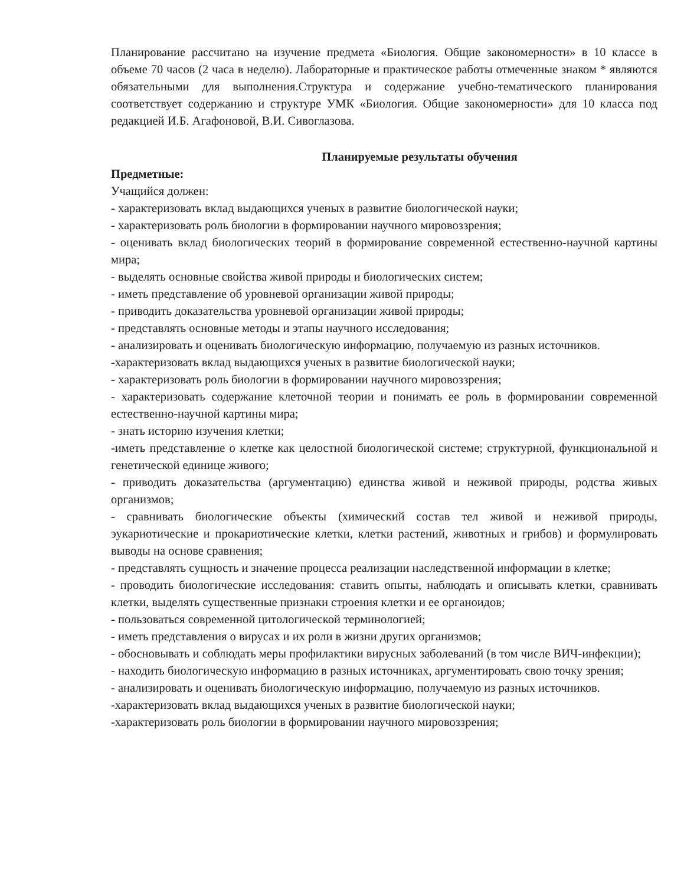Планирование рассчитано на изучение предмета «Биология. Общие закономерности» в 10 классе в объеме 70 часов (2 часа в неделю). Лабораторные и практическое работы отмеченные знаком * являются обязательными для выполнения.Структура и содержание учебно-тематического планирования соответствует содержанию и структуре УМК «Биология. Общие закономерности» для 10 класса под редакцией И.Б. Агафоновой, В.И. Сивоглазова.
Планируемые результаты обучения
Предметные:
Учащийся должен:
- характеризовать вклад выдающихся ученых в развитие биологической науки;
- характеризовать роль биологии в формировании научного мировоззрения;
- оценивать вклад биологических теорий в формирование современной естественно-научной картины мира;
- выделять основные свойства живой природы и биологических систем;
- иметь представление об уровневой организации живой природы;
- приводить доказательства уровневой организации живой природы;
- представлять основные методы и этапы научного исследования;
- анализировать и оценивать биологическую информацию, получаемую из разных источников.
-характеризовать вклад выдающихся ученых в развитие биологической науки;
- характеризовать роль биологии в формировании научного мировоззрения;
- характеризовать содержание клеточной теории и понимать ее роль в формировании современной естественно-научной картины мира;
- знать историю изучения клетки;
-иметь представление о клетке как целостной биологической системе; структурной, функциональной и генетической единице живого;
- приводить доказательства (аргументацию) единства живой и неживой природы, родства живых организмов;
- сравнивать биологические объекты (химический состав тел живой и неживой природы, эукариотические и прокариотические клетки, клетки растений, животных и грибов) и формулировать выводы на основе сравнения;
- представлять сущность и значение процесса реализации наследственной информации в клетке;
- проводить биологические исследования: ставить опыты, наблюдать и описывать клетки, сравнивать клетки, выделять существенные признаки строения клетки и ее органоидов;
- пользоваться современной цитологической терминологией;
- иметь представления о вирусах и их роли в жизни других организмов;
- обосновывать и соблюдать меры профилактики вирусных заболеваний (в том числе ВИЧ-инфекции);
- находить биологическую информацию в разных источниках, аргументировать свою точку зрения;
- анализировать и оценивать биологическую информацию, получаемую из разных источников.
-характеризовать вклад выдающихся ученых в развитие биологической науки;
-характеризовать роль биологии в формировании научного мировоззрения;